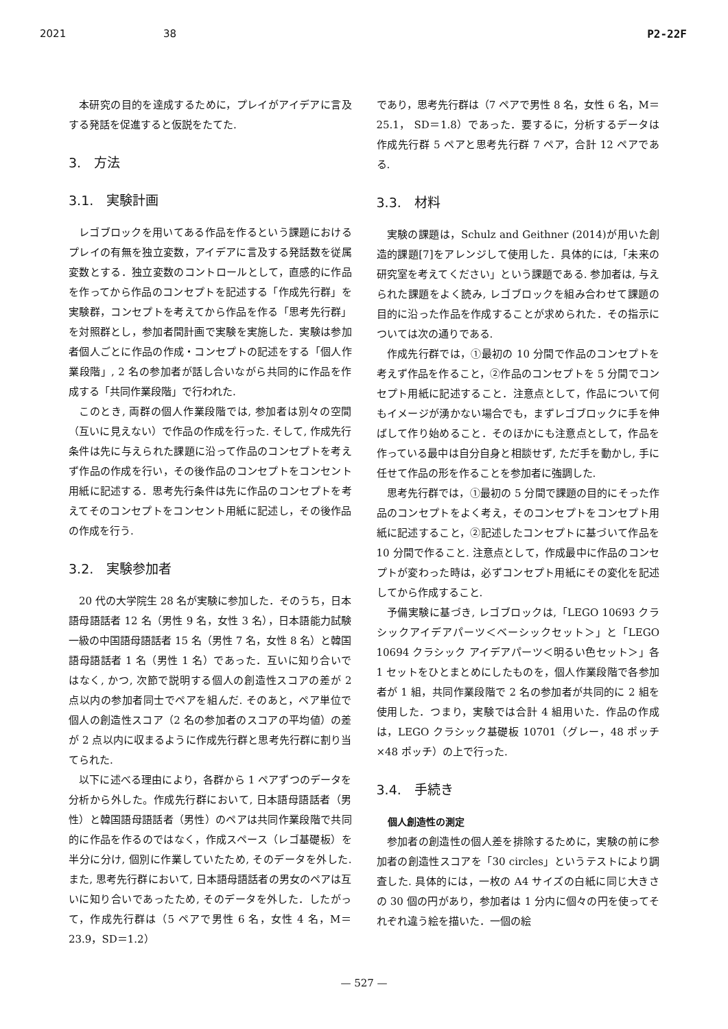2021 38 P2-22F
本研究の目的を達成するために，プレイがアイデアに言及する発話を促進すると仮説をたてた.
3.　方法
3.1.　実験計画
レゴブロックを用いてある作品を作るという課題におけるプレイの有無を独立変数，アイデアに言及する発話数を従属変数とする．独立変数のコントロールとして，直感的に作品を作ってから作品のコンセプトを記述する「作成先行群」を実験群，コンセプトを考えてから作品を作る「思考先行群」を対照群とし，参加者間計画で実験を実施した．実験は参加者個人ごとに作品の作成・コンセプトの記述をする「個人作業段階」, 2 名の参加者が話し合いながら共同的に作品を作成する「共同作業段階」で行われた.
このとき, 両群の個人作業段階では, 参加者は別々の空間（互いに見えない）で作品の作成を行った. そして, 作成先行条件は先に与えられた課題に沿って作品のコンセプトを考えず作品の作成を行い，その後作品のコンセプトをコンセント用紙に記述する．思考先行条件は先に作品のコンセプトを考えてそのコンセプトをコンセント用紙に記述し，その後作品の作成を行う.
3.2.　実験参加者
20 代の大学院生 28 名が実験に参加した．そのうち，日本語母語話者 12 名（男性 9 名，女性 3 名），日本語能力試験一級の中国語母語話者 15 名（男性 7 名，女性 8 名）と韓国語母語話者 1 名（男性 1 名）であった．互いに知り合いではなく, かつ, 次節で説明する個人の創造性スコアの差が 2 点以内の参加者同士でペアを組んだ. そのあと，ペア単位で個人の創造性スコア（2 名の参加者のスコアの平均値）の差が 2 点以内に収まるように作成先行群と思考先行群に割り当てられた.
以下に述べる理由により，各群から 1 ペアずつのデータを分析から外した。作成先行群において, 日本語母語話者（男性）と韓国語母語話者（男性）のペアは共同作業段階で共同的に作品を作るのではなく，作成スペース（レゴ基礎板）を半分に分け, 個別に作業していたため, そのデータを外した. また, 思考先行群において, 日本語母語話者の男女のペアは互いに知り合いであったため, そのデータを外した．したがって，作成先行群は（5 ペアで男性 6 名，女性 4 名，M＝23.9，SD＝1.2）
であり，思考先行群は（7 ペアで男性 8 名，女性 6 名，M＝25.1， SD＝1.8）であった．要するに，分析するデータは作成先行群 5 ペアと思考先行群 7 ペア，合計 12 ペアである.
3.3.　材料
実験の課題は，Schulz and Geithner (2014)が用いた創造的課題[7]をアレンジして使用した．具体的には,「未来の研究室を考えてください」という課題である. 参加者は, 与えられた課題をよく読み, レゴブロックを組み合わせて課題の目的に沿った作品を作成することが求められた．その指示については次の通りである.
作成先行群では，①最初の 10 分間で作品のコンセプトを考えず作品を作ること，②作品のコンセプトを 5 分間でコンセプト用紙に記述すること．注意点として，作品について何もイメージが湧かない場合でも，まずレゴブロックに手を伸ばして作り始めること．そのほかにも注意点として，作品を作っている最中は自分自身と相談せず, ただ手を動かし, 手に任せて作品の形を作ることを参加者に強調した.
思考先行群では，①最初の 5 分間で課題の目的にそった作品のコンセプトをよく考え，そのコンセプトをコンセプト用紙に記述すること，②記述したコンセプトに基づいて作品を 10 分間で作ること. 注意点として，作成最中に作品のコンセプトが変わった時は，必ずコンセプト用紙にその変化を記述してから作成すること.
予備実験に基づき, レゴブロックは,「LEGO 10693 クラシックアイデアパーツ＜ベーシックセット＞」と「LEGO 10694 クラシック アイデアパーツ＜明るい色セット＞」各 1 セットをひとまとめにしたものを，個人作業段階で各参加者が 1 組，共同作業段階で 2 名の参加者が共同的に 2 組を使用した．つまり，実験では合計 4 組用いた．作品の作成は，LEGO クラシック基礎板 10701（グレー，48 ポッチ×48 ポッチ）の上で行った.
3.4.　手続き
個人創造性の測定
参加者の創造性の個人差を排除するために，実験の前に参加者の創造性スコアを「30 circles」というテストにより調査した. 具体的には，一枚の A4 サイズの白紙に同じ大きさの 30 個の円があり，参加者は 1 分内に個々の円を使ってそれぞれ違う絵を描いた．一個の絵
— 527 —